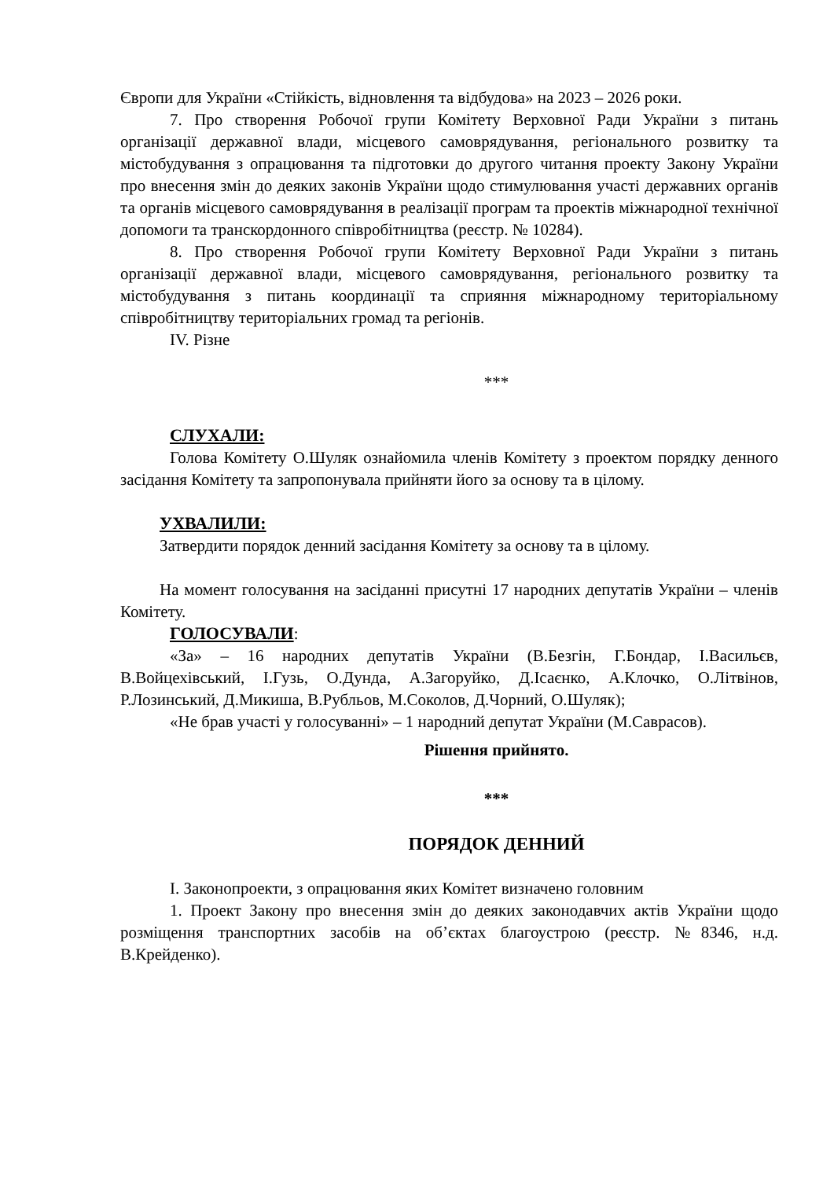Європи для України «Стійкість, відновлення та відбудова» на 2023 – 2026 роки.
7. Про створення Робочої групи Комітету Верховної Ради України з питань організації державної влади, місцевого самоврядування, регіонального розвитку та містобудування з опрацювання та підготовки до другого читання проекту Закону України про внесення змін до деяких законів України щодо стимулювання участі державних органів та органів місцевого самоврядування в реалізації програм та проектів міжнародної технічної допомоги та транскордонного співробітництва (реєстр. № 10284).
8. Про створення Робочої групи Комітету Верховної Ради України з питань організації державної влади, місцевого самоврядування, регіонального розвитку та містобудування з питань координації та сприяння міжнародному територіальному співробітництву територіальних громад та регіонів.
IV. Різне
***
СЛУХАЛИ:
Голова Комітету О.Шуляк ознайомила членів Комітету з проектом порядку денного засідання Комітету та запропонувала прийняти його за основу та в цілому.
УХВАЛИЛИ:
Затвердити порядок денний засідання Комітету за основу та в цілому.
На момент голосування на засіданні присутні 17 народних депутатів України – членів Комітету.
ГОЛОСУВАЛИ:
«За» – 16 народних депутатів України (В.Безгін, Г.Бондар, І.Васильєв, В.Войцехівський, І.Гузь, О.Дунда, А.Загоруйко, Д.Ісаєнко, А.Клочко, О.Літвінов, Р.Лозинський, Д.Микиша, В.Рубльов, М.Соколов, Д.Чорний, О.Шуляк);
«Не брав участі у голосуванні» – 1 народний депутат України (М.Саврасов).
Рішення прийнято.
***
ПОРЯДОК ДЕННИЙ
I. Законопроекти, з опрацювання яких Комітет визначено головним
1. Проект Закону про внесення змін до деяких законодавчих актів України щодо розміщення транспортних засобів на об’єктах благоустрою (реєстр. №8346, н.д. В.Крейденко).